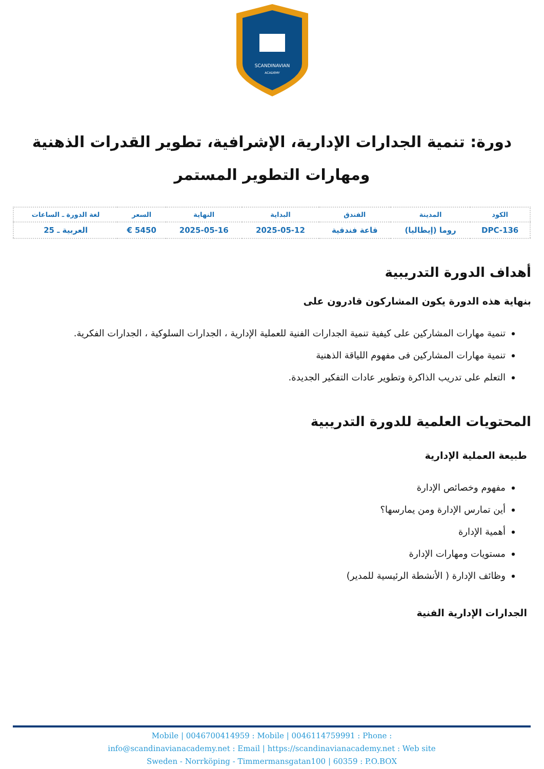SCANDINAVIAN
ACADEMY
دورة: تنمية الجدارات الإدارية، الإشرافية، تطوير القدرات الذهنية ومهارات التطوير المستمر
| الكود | المدينة | الفندق | البداية | النهاية | السعر | لغة الدورة ـ الساعات |
| --- | --- | --- | --- | --- | --- | --- |
| DPC-136 | روما (إيطاليا) | قاعة فندقية | 2025-05-12 | 2025-05-16 | 5450 € | العربية ـ 25 |
أهداف الدورة التدريبية
بنهاية هذه الدورة يكون المشاركون قادرون على
تنمية مهارات المشاركين على كيفية تنمية الجدارات الفنية للعملية الإدارية ، الجدارات السلوكية ، الجدارات الفكرية.
تنمية مهارات المشاركين فى مفهوم اللياقة الذهنية
التعلم على تدريب الذاكرة وتطوير عادات التفكير الجديدة.
المحتويات العلمية للدورة التدريبية
طبيعة العملية الإدارية
مفهوم وخصائص الإدارة
أين تمارس الإدارة ومن يمارسها؟
أهمية الإدارة
مستويات ومهارات الإدارة
وظائف الإدارة ( الأنشطة الرئيسية للمدير)
الجدارات الإدارية الفنية
Mobile | 0046700414959 : Mobile | 0046114759991 : Phone :
info@scandinavianacademy.net : Email | https://scandinavianacademy.net : Web site
Sweden - Norrköping - Timmermansgatan100 | 60359 : P.O.BOX